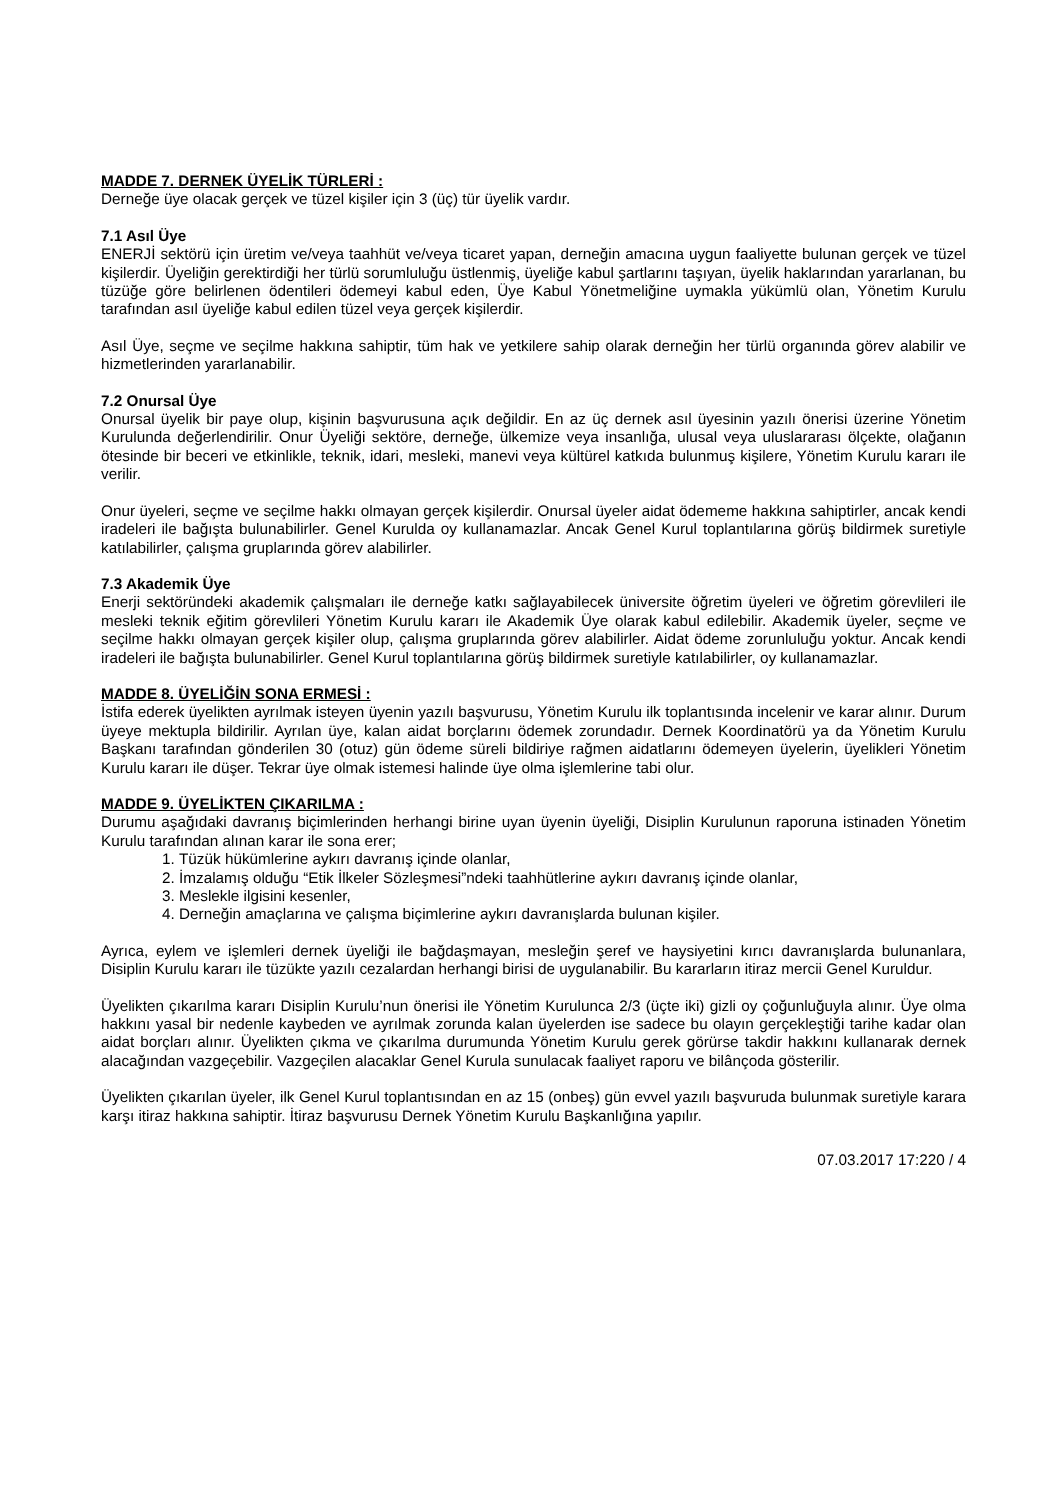MADDE 7. DERNEK ÜYELİK TÜRLERİ :
Derneğe üye olacak gerçek ve tüzel kişiler için 3 (üç) tür üyelik vardır.
7.1 Asıl Üye
ENERJİ sektörü için üretim ve/veya taahhüt ve/veya ticaret yapan, derneğin amacına uygun faaliyette bulunan gerçek ve tüzel kişilerdir. Üyeliğin gerektirdiği her türlü sorumluluğu üstlenmiş, üyeliğe kabul şartlarını taşıyan, üyelik haklarından yararlanan, bu tüzüğe göre belirlenen ödentileri ödemeyi kabul eden, Üye Kabul Yönetmeliğine uymakla yükümlü olan, Yönetim Kurulu tarafından asıl üyeliğe kabul edilen tüzel veya gerçek kişilerdir.
Asıl Üye, seçme ve seçilme hakkına sahiptir, tüm hak ve yetkilere sahip olarak derneğin her türlü organında görev alabilir ve hizmetlerinden yararlanabilir.
7.2 Onursal Üye
Onursal üyelik bir paye olup, kişinin başvurusuna açık değildir. En az üç dernek asıl üyesinin yazılı önerisi üzerine Yönetim Kurulunda değerlendirilir. Onur Üyeliği sektöre, derneğe, ülkemize veya insanlığa, ulusal veya uluslararası ölçekte, olağanın ötesinde bir beceri ve etkinlikle, teknik, idari, mesleki, manevi veya kültürel katkıda bulunmuş kişilere, Yönetim Kurulu kararı ile verilir.
Onur üyeleri, seçme ve seçilme hakkı olmayan gerçek kişilerdir. Onursal üyeler aidat ödememe hakkına sahiptirler, ancak kendi iradeleri ile bağışta bulunabilirler. Genel Kurulda oy kullanamazlar. Ancak Genel Kurul toplantılarına görüş bildirmek suretiyle katılabilirler, çalışma gruplarında görev alabilirler.
7.3 Akademik Üye
Enerji sektöründeki akademik çalışmaları ile derneğe katkı sağlayabilecek üniversite öğretim üyeleri ve öğretim görevlileri ile mesleki teknik eğitim görevlileri Yönetim Kurulu kararı ile Akademik Üye olarak kabul edilebilir. Akademik üyeler, seçme ve seçilme hakkı olmayan gerçek kişiler olup, çalışma gruplarında görev alabilirler. Aidat ödeme zorunluluğu yoktur. Ancak kendi iradeleri ile bağışta bulunabilirler. Genel Kurul toplantılarına görüş bildirmek suretiyle katılabilirler, oy kullanamazlar.
MADDE 8. ÜYELİĞİN SONA ERMESİ :
İstifa ederek üyelikten ayrılmak isteyen üyenin yazılı başvurusu, Yönetim Kurulu ilk toplantısında incelenir ve karar alınır. Durum üyeye mektupla bildirilir. Ayrılan üye, kalan aidat borçlarını ödemek zorundadır. Dernek Koordinatörü ya da Yönetim Kurulu Başkanı tarafından gönderilen 30 (otuz) gün ödeme süreli bildiriye rağmen aidatlarını ödemeyen üyelerin, üyelikleri Yönetim Kurulu kararı ile düşer. Tekrar üye olmak istemesi halinde üye olma işlemlerine tabi olur.
MADDE 9. ÜYELİKTEN ÇIKARILMA :
Durumu aşağıdaki davranış biçimlerinden herhangi birine uyan üyenin üyeliği, Disiplin Kurulunun raporuna istinaden Yönetim Kurulu tarafından alınan karar ile sona erer;
1. Tüzük hükümlerine aykırı davranış içinde olanlar,
2. İmzalamış olduğu “Etik İlkeler Sözleşmesi”ndeki taahhütlerine aykırı davranış içinde olanlar,
3. Meslekle ilgisini kesenler,
4. Derneğin amaçlarına ve çalışma biçimlerine aykırı davranışlarda bulunan kişiler.
Ayrıca, eylem ve işlemleri dernek üyeliği ile bağdaşmayan, mesleğin şeref ve haysiyetini kırıcı davranışlarda bulunanlara, Disiplin Kurulu kararı ile tüzükte yazılı cezalardan herhangi birisi de uygulanabilir. Bu kararların itiraz mercii Genel Kuruldur.
Üyelikten çıkarılma kararı Disiplin Kurulu’nun önerisi ile Yönetim Kurulunca 2/3 (üçte iki) gizli oy çoğunluğuyla alınır. Üye olma hakkını yasal bir nedenle kaybeden ve ayrılmak zorunda kalan üyelerden ise sadece bu olayın gerçekleştiği tarihe kadar olan aidat borçları alınır. Üyelikten çıkma ve çıkarılma durumunda Yönetim Kurulu gerek görürse takdir hakkını kullanarak dernek alacağından vazgeçebilir. Vazgeçilen alacaklar Genel Kurula sunulacak faaliyet raporu ve bilânçoda gösterilir.
Üyelikten çıkarılan üyeler, ilk Genel Kurul toplantısından en az 15 (onbeş) gün evvel yazılı başvuruda bulunmak suretiyle karara karşı itiraz hakkına sahiptir. İtiraz başvurusu Dernek Yönetim Kurulu Başkanlığına yapılır.
07.03.2017 17:220 / 4